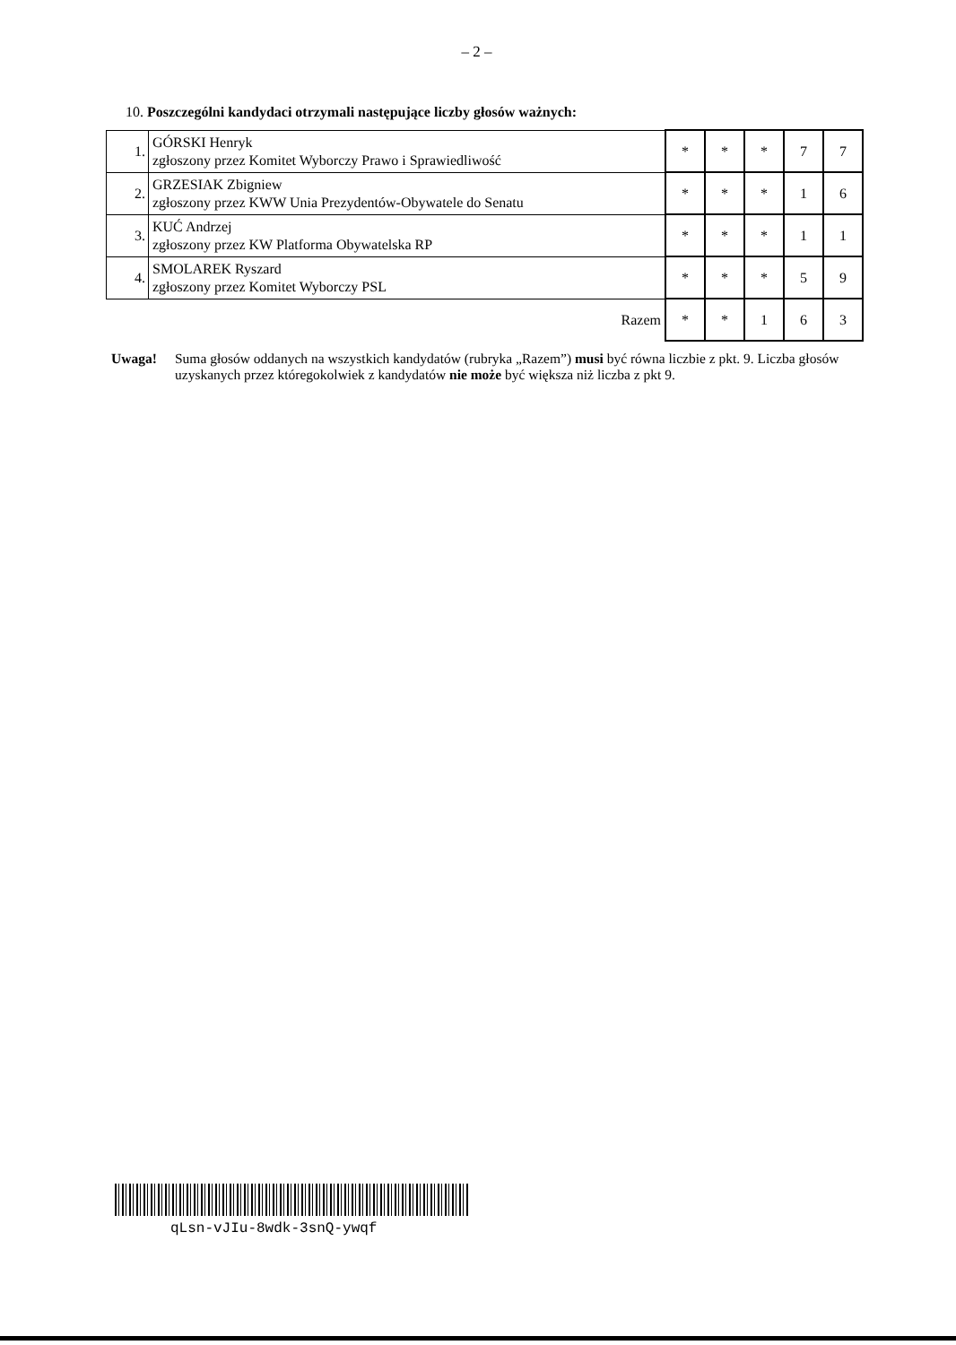– 2 –
10. Poszczególni kandydaci otrzymali następujące liczby głosów ważnych:
| 1. | GÓRSKI Henryk zgłoszony przez Komitet Wyborczy Prawo i Sprawiedliwość | * | * | * | 7 | 7 |
| 2. | GRZESIAK Zbigniew zgłoszony przez KWW Unia Prezydentów-Obywatele do Senatu | * | * | * | 1 | 6 |
| 3. | KUĆ Andrzej zgłoszony przez KW Platforma Obywatelska RP | * | * | * | 1 | 1 |
| 4. | SMOLAREK Ryszard zgłoszony przez Komitet Wyborczy PSL | * | * | * | 5 | 9 |
| Razem | | * | * | 1 | 6 | 3 |
Uwaga! Suma głosów oddanych na wszystkich kandydatów (rubryka „Razem”) musi być równa liczbie z pkt. 9. Liczba głosów uzyskanych przez któregokolwiek z kandydatów nie może być większa niż liczba z pkt 9.
qLsn-vJIu-8wdk-3snQ-ywqf